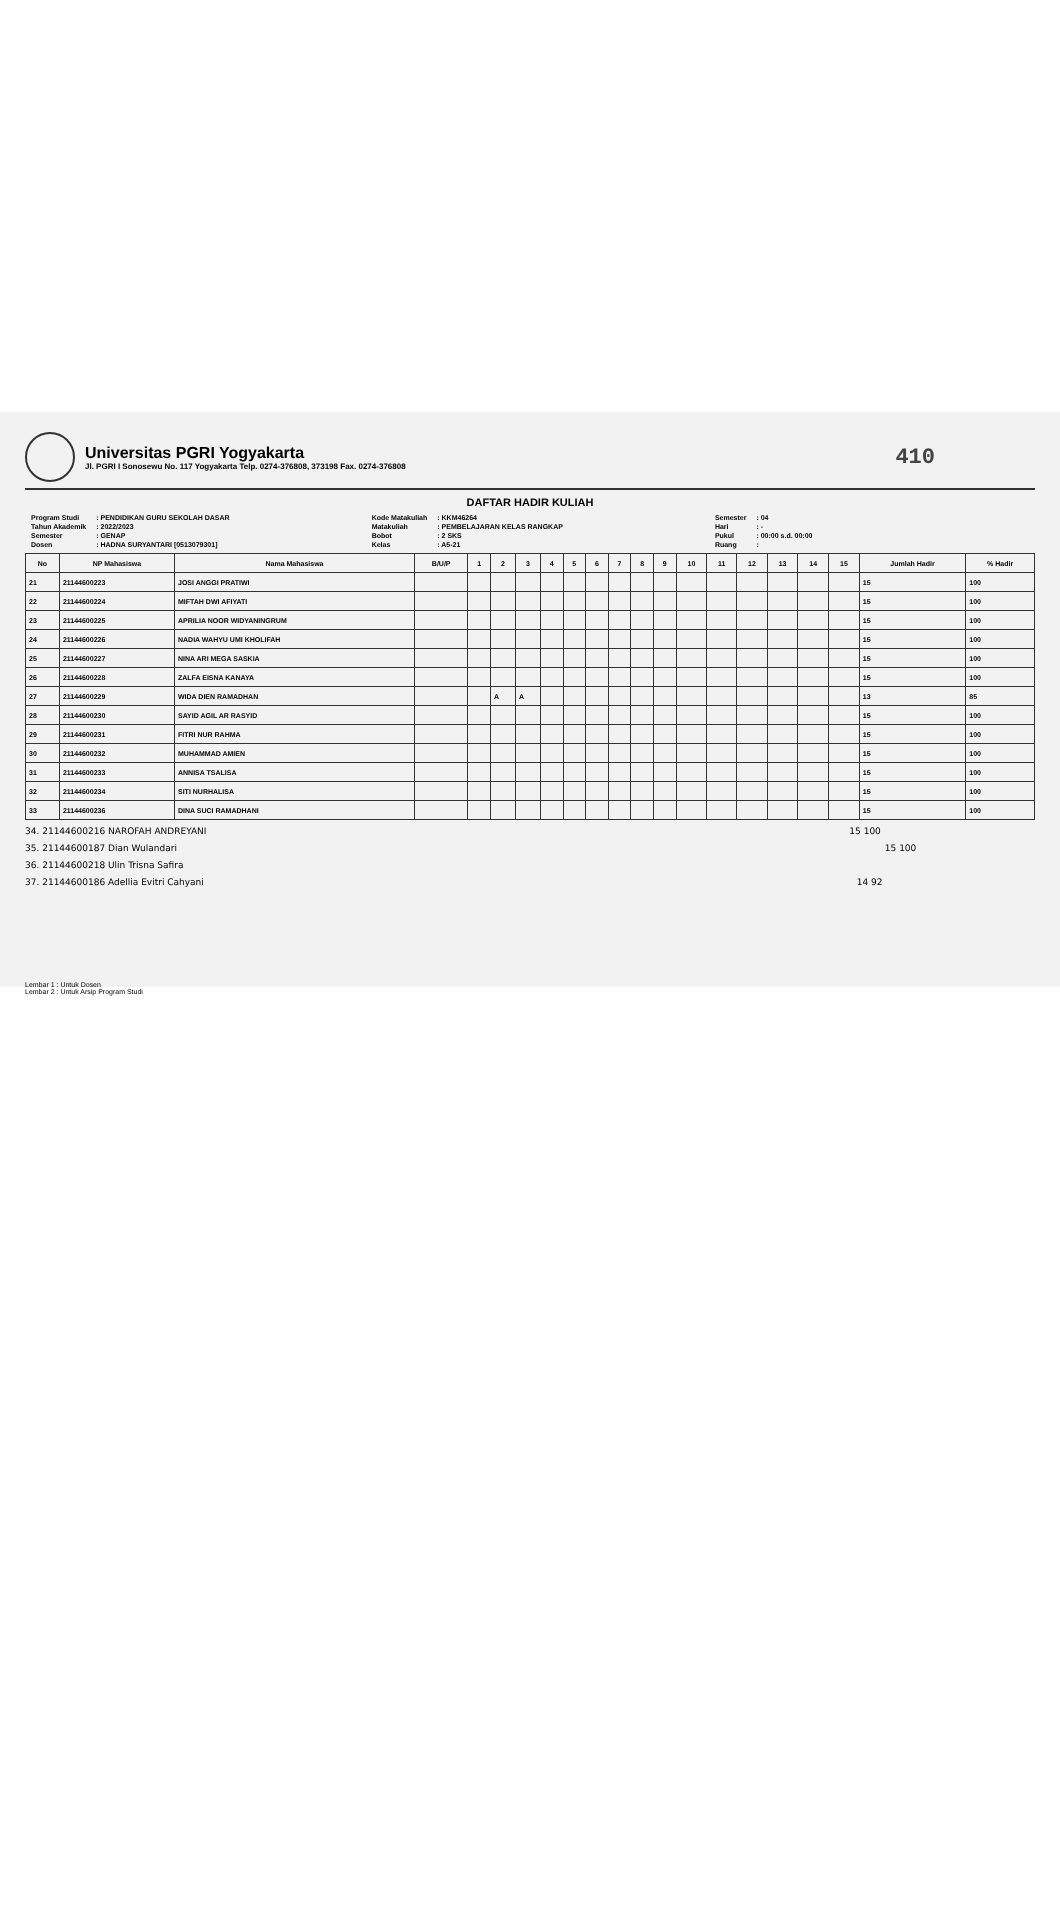Universitas PGRI Yogyakarta
Jl. PGRI I Sonosewu No. 117 Yogyakarta Telp. 0274-376808, 373198 Fax. 0274-376808
410
DAFTAR HADIR KULIAH
| Program Studi | : PENDIDIKAN GURU SEKOLAH DASAR |
| Tahun Akademik | : 2022/2023 |
| Semester | : GENAP |
| Dosen | : HADNA SURYANTARI [0513079301] |
| Kode Matakuliah | : KKM46264 |
| Matakuliah | : PEMBELAJARAN KELAS RANGKAP |
| Bobot | : 2 SKS |
| Kelas | : A5-21 |
| Semester | : 04 |
| Hari | : - |
| Pukul | : 00:00 s.d. 00:00 |
| Ruang | : |
| No | NP Mahasiswa | Nama Mahasiswa | B/U/P | 1 | 2 | 3 | 4 | 5 | 6 | 7 | 8 | 9 | 10 | 11 | 12 | 13 | 14 | 15 | Jumlah Hadir | % Hadir |
| --- | --- | --- | --- | --- | --- | --- | --- | --- | --- | --- | --- | --- | --- | --- | --- | --- | --- | --- | --- | --- |
| 21 | 21144600223 | JOSI ANGGI PRATIWI | | | | | | | | | | | | | | | | | 15 | 100 |
| 22 | 21144600224 | MIFTAH DWI AFIYATI | | | | | | | | | | | | | | | | | 15 | 100 |
| 23 | 21144600225 | APRILIA NOOR WIDYANINGRUM | | | | | | | | | | | | | | | | | 15 | 100 |
| 24 | 21144600226 | NADIA WAHYU UMI KHOLIFAH | | | | | | | | | | | | | | | | | 15 | 100 |
| 25 | 21144600227 | NINA ARI MEGA SASKIA | | | | | | | | | | | | | | | | | 15 | 100 |
| 26 | 21144600228 | ZALFA EISNA KANAYA | | | | | | | | | | | | | | | | | 15 | 100 |
| 27 | 21144600229 | WIDA DIEN RAMADHAN | | | A | A | | | | | | | | | | | | | 13 | 85 |
| 28 | 21144600230 | SAYID AGIL AR RASYID | | | | | | | | | | | | | | | | | 15 | 100 |
| 29 | 21144600231 | FITRI NUR RAHMA | | | | | | | | | | | | | | | | | 15 | 100 |
| 30 | 21144600232 | MUHAMMAD AMIEN | | | | | | | | | | | | | | | | | 15 | 100 |
| 31 | 21144600233 | ANNISA TSALISA | | | | | | | | | | | | | | | | | 15 | 100 |
| 32 | 21144600234 | SITI NURHALISA | | | | | | | | | | | | | | | | | 15 | 100 |
| 33 | 21144600236 | DINA SUCI RAMADHANI | | | | | | | | | | | | | | | | | 15 | 100 |
34. 21144600216 NAROFAH ANDREYANI 15 100
35. 21144600187 Dian Wulandari 15 100
36. 21144600218 Ulin Trisna Safira
37. 21144600186 Adellia Evitri Cahyani 14 92
Lembar 1 : Untuk Dosen
Lembar 2 : Untuk Arsip Program Studi